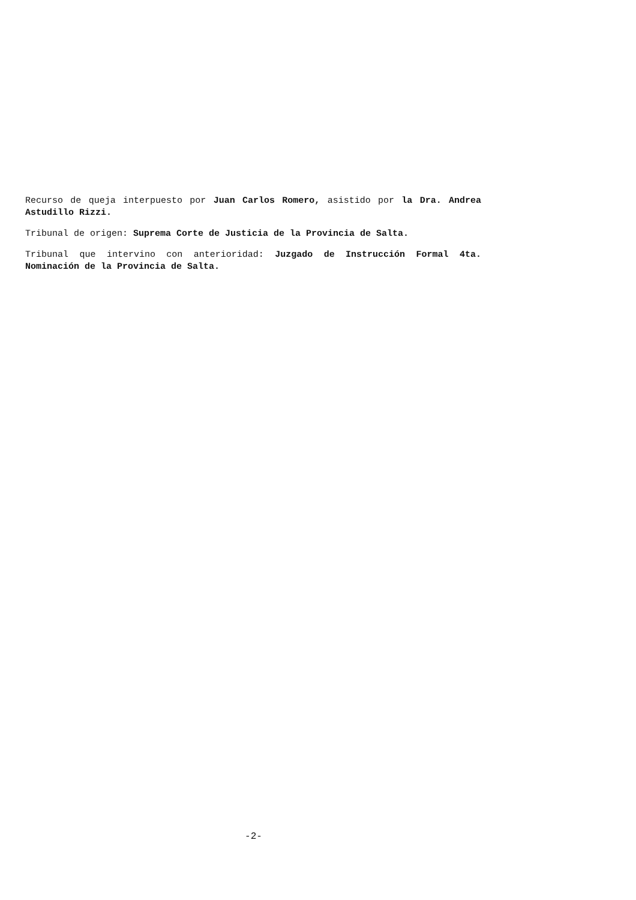Recurso de queja interpuesto por Juan Carlos Romero, asistido por la Dra. Andrea Astudillo Rizzi.
Tribunal de origen: Suprema Corte de Justicia de la Provincia de Salta.
Tribunal que intervino con anterioridad: Juzgado de Instrucción Formal 4ta. Nominación de la Provincia de Salta.
-2-